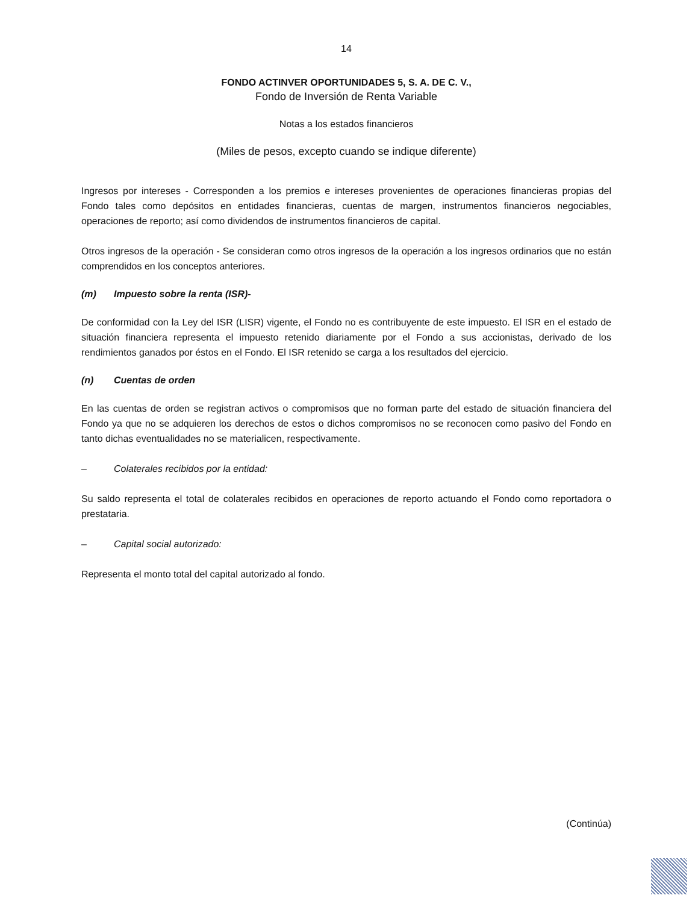14
FONDO ACTINVER OPORTUNIDADES 5, S. A. DE C. V.,
Fondo de Inversión de Renta Variable
Notas a los estados financieros
(Miles de pesos, excepto cuando se indique diferente)
Ingresos por intereses - Corresponden a los premios e intereses provenientes de operaciones financieras propias del Fondo tales como depósitos en entidades financieras, cuentas de margen, instrumentos financieros negociables, operaciones de reporto; así como dividendos de instrumentos financieros de capital.
Otros ingresos de la operación - Se consideran como otros ingresos de la operación a los ingresos ordinarios que no están comprendidos en los conceptos anteriores.
(m) Impuesto sobre la renta (ISR)-
De conformidad con la Ley del ISR (LISR) vigente, el Fondo no es contribuyente de este impuesto. El ISR en el estado de situación financiera representa el impuesto retenido diariamente por el Fondo a sus accionistas, derivado de los rendimientos ganados por éstos en el Fondo. El ISR retenido se carga a los resultados del ejercicio.
(n) Cuentas de orden
En las cuentas de orden se registran activos o compromisos que no forman parte del estado de situación financiera del Fondo ya que no se adquieren los derechos de estos o dichos compromisos no se reconocen como pasivo del Fondo en tanto dichas eventualidades no se materialicen, respectivamente.
– Colaterales recibidos por la entidad:
Su saldo representa el total de colaterales recibidos en operaciones de reporto actuando el Fondo como reportadora o prestataria.
– Capital social autorizado:
Representa el monto total del capital autorizado al fondo.
(Continúa)